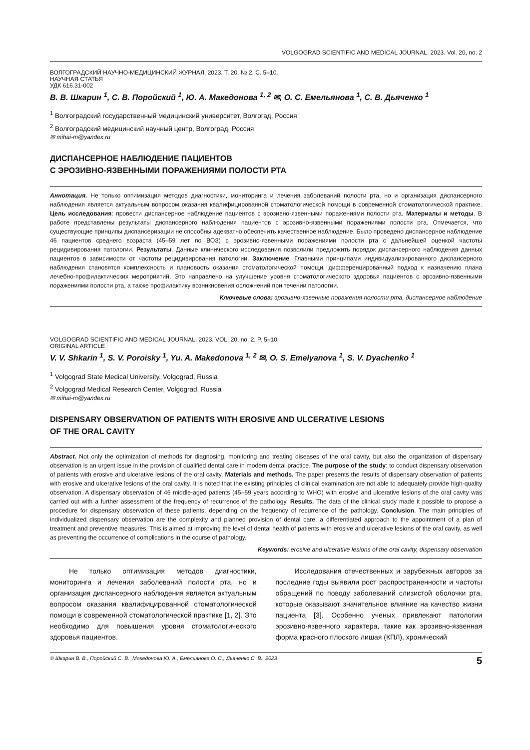VOLGOGRAD SCIENTIFIC AND MEDICAL JOURNAL. 2023. Vol. 20, no. 2
ВОЛГОГРАДСКИЙ НАУЧНО-МЕДИЦИНСКИЙ ЖУРНАЛ. 2023. Т. 20, № 2. С. 5–10.
НАУЧНАЯ СТАТЬЯ
УДК 616.31-002
В. В. Шкарин <sup>1</sup>, С. В. Поройский <sup>1</sup>, Ю. А. Македонова <sup>1, 2</sup> ✉, О. С. Емельянова <sup>1</sup>, С. В. Дьяченко <sup>1</sup>
<sup>1</sup> Волгоградский государственный медицинский университет, Волгогад, Россия
<sup>2</sup> Волгоградский медицинский научный центр, Волгоград, Россия
✉ mihai-m@yandex.ru
ДИСПАНСЕРНОЕ НАБЛЮДЕНИЕ ПАЦИЕНТОВ
С ЭРОЗИВНО-ЯЗВЕННЫМИ ПОРАЖЕНИЯМИ ПОЛОСТИ РТА
Аннотация. Не только оптимизация методов диагностики, мониторинга и лечения заболеваний полости рта, но и организация диспансерного наблюдения является актуальным вопросом оказания квалифицированной стоматологической помощи в современной стоматологической практике. Цель исследования: провести диспансерное наблюдение пациентов с эрозивно-язвенными поражениями полости рта. Материалы и методы. В работе представлены результаты диспансерного наблюдения пациентов с эрозивно-язвенными поражениями полости рта. Отмечается, что существующие принципы диспансеризации не способны адекватно обеспечить качественное наблюдение. Было проведено диспансерное наблюдение 46 пациентов среднего возраста (45–59 лет по ВОЗ) с эрозивно-язвенными поражениями полости рта с дальнейшей оценкой частоты рецидивирования патологии. Результаты. Данные клинического исследования позволили предложить порядок диспансерного наблюдения данных пациентов в зависимости от частоты рецидивирования патологии. Заключение. Главными принципами индивидуализированного диспансерного наблюдения становятся комплексность и плановость оказания стоматологической помощи, дифференцированный подход к назначению плана лечебно-профилактических мероприятий. Это направлено на улучшение уровня стоматологического здоровья пациентов с эрозивно-язвенными поражениями полости рта, а также профилактику возникновения осложнений при течении патологии.
Ключевые слова: эрозивно-язвенные поражения полости рта, диспансерное наблюдение
VOLGOGRAD SCIENTIFIC AND MEDICAL JOURNAL. 2023. VOL. 20, no. 2. P. 5–10.
ORIGINAL ARTICLE
V. V. Shkarin <sup>1</sup>, S. V. Poroisky <sup>1</sup>, Yu. A. Makedonova <sup>1, 2</sup> ✉, O. S. Emelyanova <sup>1</sup>, S. V. Dyachenko <sup>1</sup>
<sup>1</sup> Volgograd State Medical University, Volgograd, Russia
<sup>2</sup> Volgograd Medical Research Center, Volgograd, Russia
✉ mihai-m@yandex.ru
DISPENSARY OBSERVATION OF PATIENTS WITH EROSIVE AND ULCERATIVE LESIONS
OF THE ORAL CAVITY
Abstract. Not only the optimization of methods for diagnosing, monitoring and treating diseases of the oral cavity, but also the organization of dispensary observation is an urgent issue in the provision of qualified dental care in modern dental practice. The purpose of the study: to conduct dispensary observation of patients with erosive and ulcerative lesions of the oral cavity. Materials and methods. The paper presents the results of dispensary observation of patients with erosive and ulcerative lesions of the oral cavity. It is noted that the existing principles of clinical examination are not able to adequately provide high-quality observation. A dispensary observation of 46 middle-aged patients (45–59 years according to WHO) with erosive and ulcerative lesions of the oral cavity was carried out with a further assessment of the frequency of recurrence of the pathology. Results. The data of the clinical study made it possible to propose a procedure for dispensary observation of these patients, depending on the frequency of recurrence of the pathology. Conclusion. The main principles of individualized dispensary observation are the complexity and planned provision of dental care, a differentiated approach to the appointment of a plan of treatment and preventive measures. This is aimed at improving the level of dental health of patients with erosive and ulcerative lesions of the oral cavity, as well as preventing the occurrence of complications in the course of pathology.
Keywords: erosive and ulcerative lesions of the oral cavity, dispensary observation
Не только оптимизация методов диагностики, мониторинга и лечения заболеваний полости рта, но и организация диспансерного наблюдения является актуальным вопросом оказания квалифицированной стоматологической помощи в современной стоматологической практике [1, 2]. Это необходимо для повышения уровня стоматологического здоровья пациентов.
Исследования отечественных и зарубежных авторов за последние годы выявили рост распространенности и частоты обращений по поводу заболеваний слизистой оболочки рта, которые оказывают значительное влияние на качество жизни пациента [3]. Особенно ученых привлекают патологии эрозивно-язвенного характера, такие как эрозивно-язвенная форма красного плоского лишая (КПЛ), хронический
© Шкарин В. В., Поройский С. В., Македонова Ю. А., Емельянова О. С., Дьяченко С. В., 2023 5